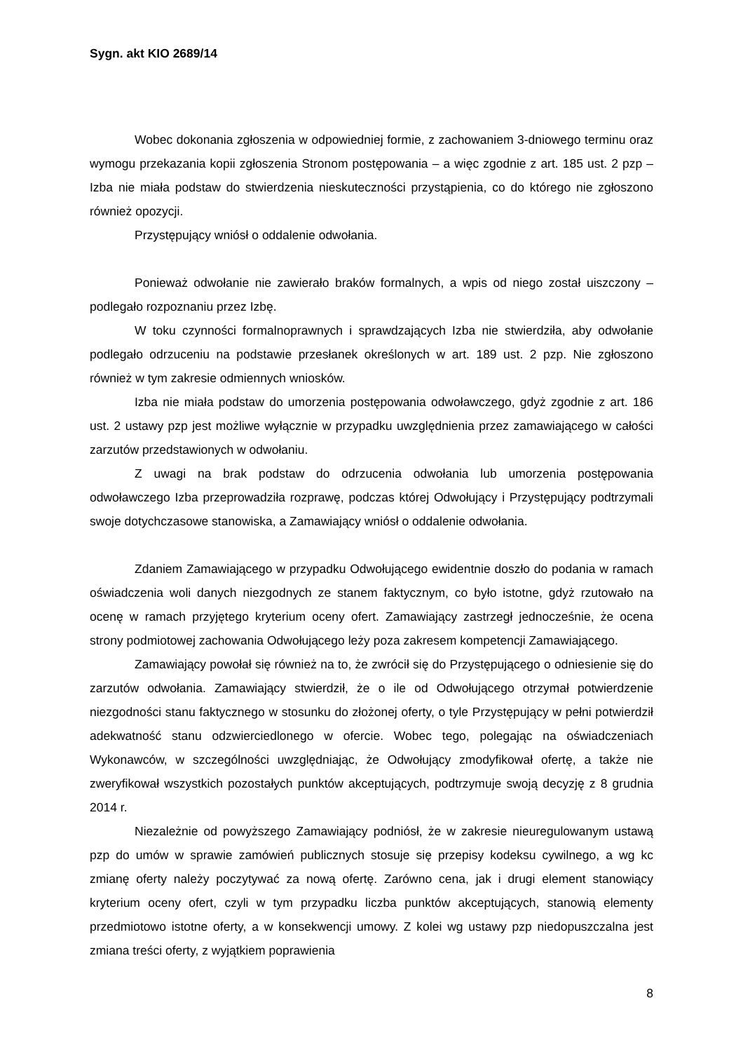Sygn. akt KIO 2689/14
Wobec dokonania zgłoszenia w odpowiedniej formie, z zachowaniem 3-dniowego terminu oraz wymogu przekazania kopii zgłoszenia Stronom postępowania – a więc zgodnie z art. 185 ust. 2 pzp – Izba nie miała podstaw do stwierdzenia nieskuteczności przystąpienia, co do którego nie zgłoszono również opozycji.
Przystępujący wniósł o oddalenie odwołania.
Ponieważ odwołanie nie zawierało braków formalnych, a wpis od niego został uiszczony – podlegało rozpoznaniu przez Izbę.
W toku czynności formalnoprawnych i sprawdzających Izba nie stwierdziła, aby odwołanie podlegało odrzuceniu na podstawie przesłanek określonych w art. 189 ust. 2 pzp. Nie zgłoszono również w tym zakresie odmiennych wniosków.
Izba nie miała podstaw do umorzenia postępowania odwoławczego, gdyż zgodnie z art. 186 ust. 2 ustawy pzp jest możliwe wyłącznie w przypadku uwzględnienia przez zamawiającego w całości zarzutów przedstawionych w odwołaniu.
Z uwagi na brak podstaw do odrzucenia odwołania lub umorzenia postępowania odwoławczego Izba przeprowadziła rozprawę, podczas której Odwołujący i Przystępujący podtrzymali swoje dotychczasowe stanowiska, a Zamawiający wniósł o oddalenie odwołania.
Zdaniem Zamawiającego w przypadku Odwołującego ewidentnie doszło do podania w ramach oświadczenia woli danych niezgodnych ze stanem faktycznym, co było istotne, gdyż rzutowało na ocenę w ramach przyjętego kryterium oceny ofert. Zamawiający zastrzegł jednocześnie, że ocena strony podmiotowej zachowania Odwołującego leży poza zakresem kompetencji Zamawiającego.
Zamawiający powołał się również na to, że zwrócił się do Przystępującego o odniesienie się do zarzutów odwołania. Zamawiający stwierdził, że o ile od Odwołującego otrzymał potwierdzenie niezgodności stanu faktycznego w stosunku do złożonej oferty, o tyle Przystępujący w pełni potwierdził adekwatność stanu odzwierciedlonego w ofercie. Wobec tego, polegając na oświadczeniach Wykonawców, w szczególności uwzględniając, że Odwołujący zmodyfikował ofertę, a także nie zweryfikował wszystkich pozostałych punktów akceptujących, podtrzymuje swoją decyzję z 8 grudnia 2014 r.
Niezależnie od powyższego Zamawiający podniósł, że w zakresie nieuregulowanym ustawą pzp do umów w sprawie zamówień publicznych stosuje się przepisy kodeksu cywilnego, a wg kc zmianę oferty należy poczytywać za nową ofertę. Zarówno cena, jak i drugi element stanowiący kryterium oceny ofert, czyli w tym przypadku liczba punktów akceptujących, stanowią elementy przedmiotowo istotne oferty, a w konsekwencji umowy. Z kolei wg ustawy pzp niedopuszczalna jest zmiana treści oferty, z wyjątkiem poprawienia
8